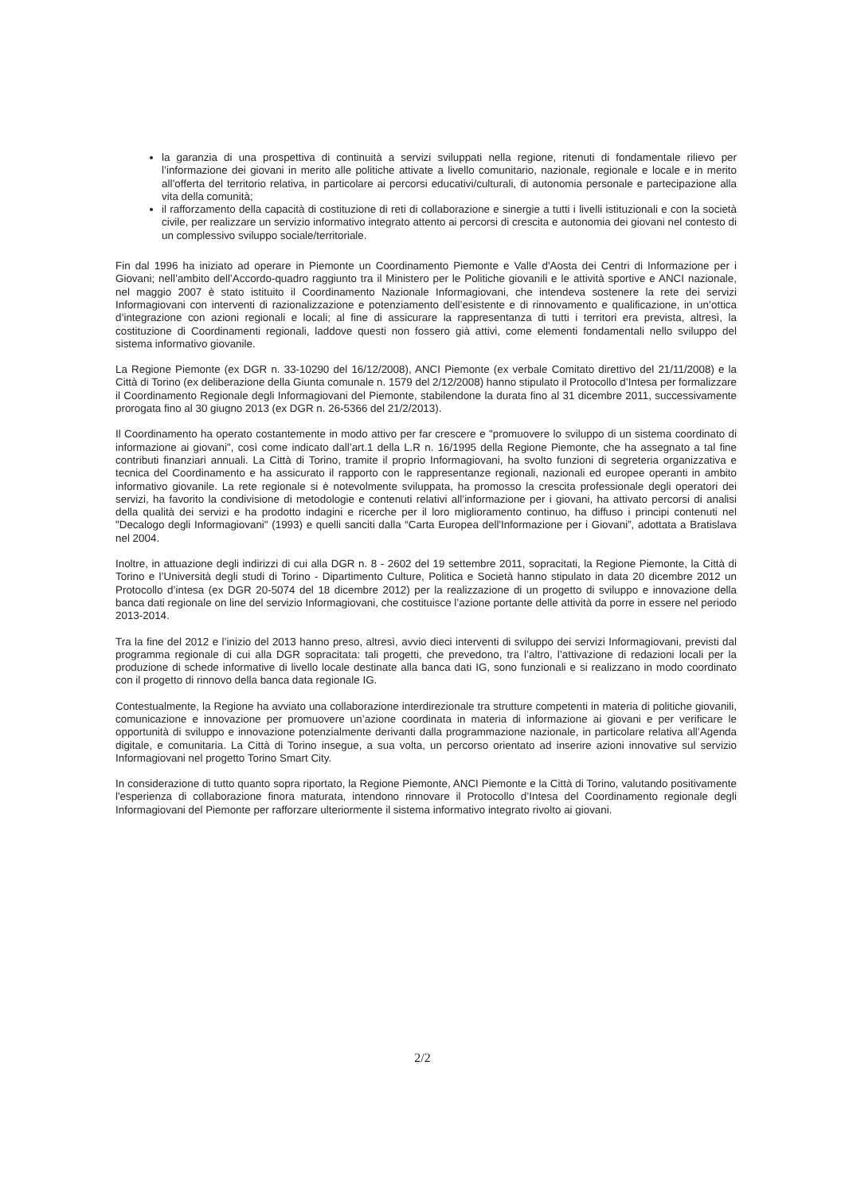la garanzia di una prospettiva di continuità a servizi sviluppati nella regione, ritenuti di fondamentale rilievo per l’informazione dei giovani in merito alle politiche attivate a livello comunitario, nazionale, regionale e locale e in merito all’offerta del territorio relativa, in particolare ai percorsi educativi/culturali, di autonomia personale e partecipazione alla vita della comunità;
il rafforzamento della capacità di costituzione di reti di collaborazione e sinergie a tutti i livelli istituzionali e con la società civile, per realizzare un servizio informativo integrato attento ai percorsi di crescita e autonomia dei giovani nel contesto di un complessivo sviluppo sociale/territoriale.
Fin dal 1996 ha iniziato ad operare in Piemonte un Coordinamento Piemonte e Valle d'Aosta dei Centri di Informazione per i Giovani; nell’ambito dell’Accordo-quadro raggiunto tra il Ministero per le Politiche giovanili e le attività sportive e ANCI nazionale, nel maggio 2007 è stato istituito il Coordinamento Nazionale Informagiovani, che intendeva sostenere la rete dei servizi Informagiovani con interventi di razionalizzazione e potenziamento dell’esistente e di rinnovamento e qualificazione, in un’ottica d’integrazione con azioni regionali e locali; al fine di assicurare la rappresentanza di tutti i territori era prevista, altresì, la costituzione di Coordinamenti regionali, laddove questi non fossero già attivi, come elementi fondamentali nello sviluppo del sistema informativo giovanile.
La Regione Piemonte (ex DGR n. 33-10290 del 16/12/2008), ANCI Piemonte (ex verbale Comitato direttivo del 21/11/2008) e la Città di Torino (ex deliberazione della Giunta comunale n. 1579 del 2/12/2008) hanno stipulato il Protocollo d’Intesa per formalizzare il Coordinamento Regionale degli Informagiovani del Piemonte, stabilendone la durata fino al 31 dicembre 2011, successivamente prorogata fino al 30 giugno 2013 (ex DGR n. 26-5366 del 21/2/2013).
Il Coordinamento ha operato costantemente in modo attivo per far crescere e "promuovere lo sviluppo di un sistema coordinato di informazione ai giovani", così come indicato dall’art.1 della L.R n. 16/1995 della Regione Piemonte, che ha assegnato a tal fine contributi finanziari annuali. La Città di Torino, tramite il proprio Informagiovani, ha svolto funzioni di segreteria organizzativa e tecnica del Coordinamento e ha assicurato il rapporto con le rappresentanze regionali, nazionali ed europee operanti in ambito informativo giovanile. La rete regionale si è notevolmente sviluppata, ha promosso la crescita professionale degli operatori dei servizi, ha favorito la condivisione di metodologie e contenuti relativi all’informazione per i giovani, ha attivato percorsi di analisi della qualità dei servizi e ha prodotto indagini e ricerche per il loro miglioramento continuo, ha diffuso i principi contenuti nel "Decalogo degli Informagiovani" (1993) e quelli sanciti dalla “Carta Europea dell'Informazione per i Giovani”, adottata a Bratislava nel 2004.
Inoltre, in attuazione degli indirizzi di cui alla DGR n. 8 - 2602 del 19 settembre 2011, sopracitati, la Regione Piemonte, la Città di Torino e l’Università degli studi di Torino - Dipartimento Culture, Politica e Società hanno stipulato in data 20 dicembre 2012 un Protocollo d’intesa (ex DGR 20-5074 del 18 dicembre 2012) per la realizzazione di un progetto di sviluppo e innovazione della banca dati regionale on line del servizio Informagiovani, che costituisce l’azione portante delle attività da porre in essere nel periodo 2013-2014.
Tra la fine del 2012 e l’inizio del 2013 hanno preso, altresì, avvio dieci interventi di sviluppo dei servizi Informagiovani, previsti dal programma regionale di cui alla DGR sopracitata: tali progetti, che prevedono, tra l’altro, l’attivazione di redazioni locali per la produzione di schede informative di livello locale destinate alla banca dati IG, sono funzionali e si realizzano in modo coordinato con il progetto di rinnovo della banca data regionale IG.
Contestualmente, la Regione ha avviato una collaborazione interdirezionale tra strutture competenti in materia di politiche giovanili, comunicazione e innovazione per promuovere un’azione coordinata in materia di informazione ai giovani e per verificare le opportunità di sviluppo e innovazione potenzialmente derivanti dalla programmazione nazionale, in particolare relativa all’Agenda digitale, e comunitaria. La Città di Torino insegue, a sua volta, un percorso orientato ad inserire azioni innovative sul servizio Informagiovani nel progetto Torino Smart City.
In considerazione di tutto quanto sopra riportato, la Regione Piemonte, ANCI Piemonte e la Città di Torino, valutando positivamente l'esperienza di collaborazione finora maturata, intendono rinnovare il Protocollo d’Intesa del Coordinamento regionale degli Informagiovani del Piemonte per rafforzare ulteriormente il sistema informativo integrato rivolto ai giovani.
2/2